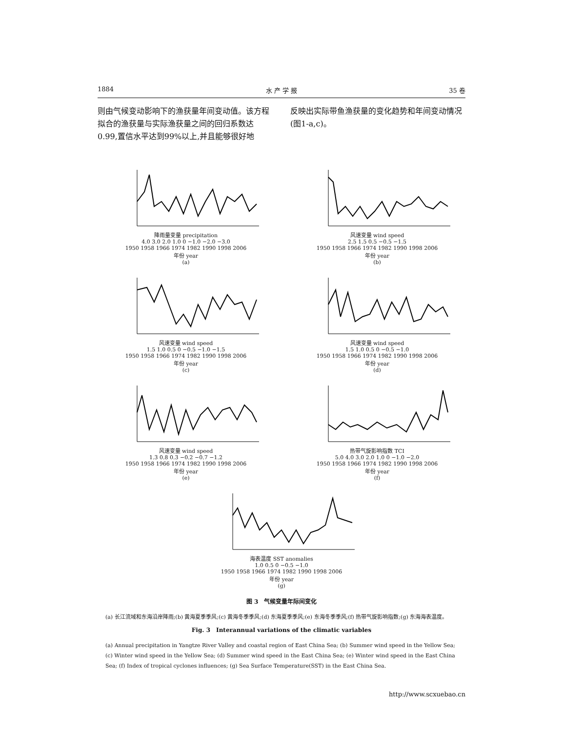1884 水 产 学 报 35 卷
则由气候变动影响下的渔获量年间变动值。该方程拟合的渔获量与实际渔获量之间的回归系数达0.99,置信水平达到99%以上,并且能够很好地
反映出实际带鱼渔获量的变化趋势和年间变动情况(图1-a,c)。
降雨量变量 precipitation
4.0 3.0 2.0 1.0 0 −1.0 −2.0 −3.0
1950 1958 1966 1974 1982 1990 1998 2006
年份 year
(a)
风速变量 wind speed
2.5 1.5 0.5 −0.5 −1.5
1950 1958 1966 1974 1982 1990 1998 2006
年份 year
(b)
风速变量 wind speed
1.5 1.0 0.5 0 −0.5 −1.0 −1.5
1950 1958 1966 1974 1982 1990 1998 2006
年份 year
(c)
风速变量 wind speed
1.5 1.0 0.5 0 −0.5 −1.0
1950 1958 1966 1974 1982 1990 1998 2006
年份 year
(d)
风速变量 wind speed
1.3 0.8 0.3 −0.2 −0.7 −1.2
1950 1958 1966 1974 1982 1990 1998 2006
年份 year
(e)
热带气旋影响指数 TCI
5.0 4.0 3.0 2.0 1.0 0 −1.0 −2.0
1950 1958 1966 1974 1982 1990 1998 2006
年份 year
(f)
海表温度 SST anomalies
1.0 0.5 0 −0.5 −1.0
1950 1958 1966 1974 1982 1990 1998 2006
年份 year
(g)
图 3　气候变量年际间变化
(a) 长江流域和东海沿岸降雨;(b) 黄海夏季季风;(c) 黄海冬季季风;(d) 东海夏季季风;(e) 东海冬季季风;(f) 热带气旋影响指数;(g) 东海海表温度。
Fig. 3　Interannual variations of the climatic variables
(a) Annual precipitation in Yangtze River Valley and coastal region of East China Sea; (b) Summer wind speed in the Yellow Sea; (c) Winter wind speed in the Yellow Sea; (d) Summer wind speed in the East China Sea; (e) Winter wind speed in the East China Sea; (f) Index of tropical cyclones influences; (g) Sea Surface Temperature(SST) in the East China Sea.
http://www.scxuebao.cn